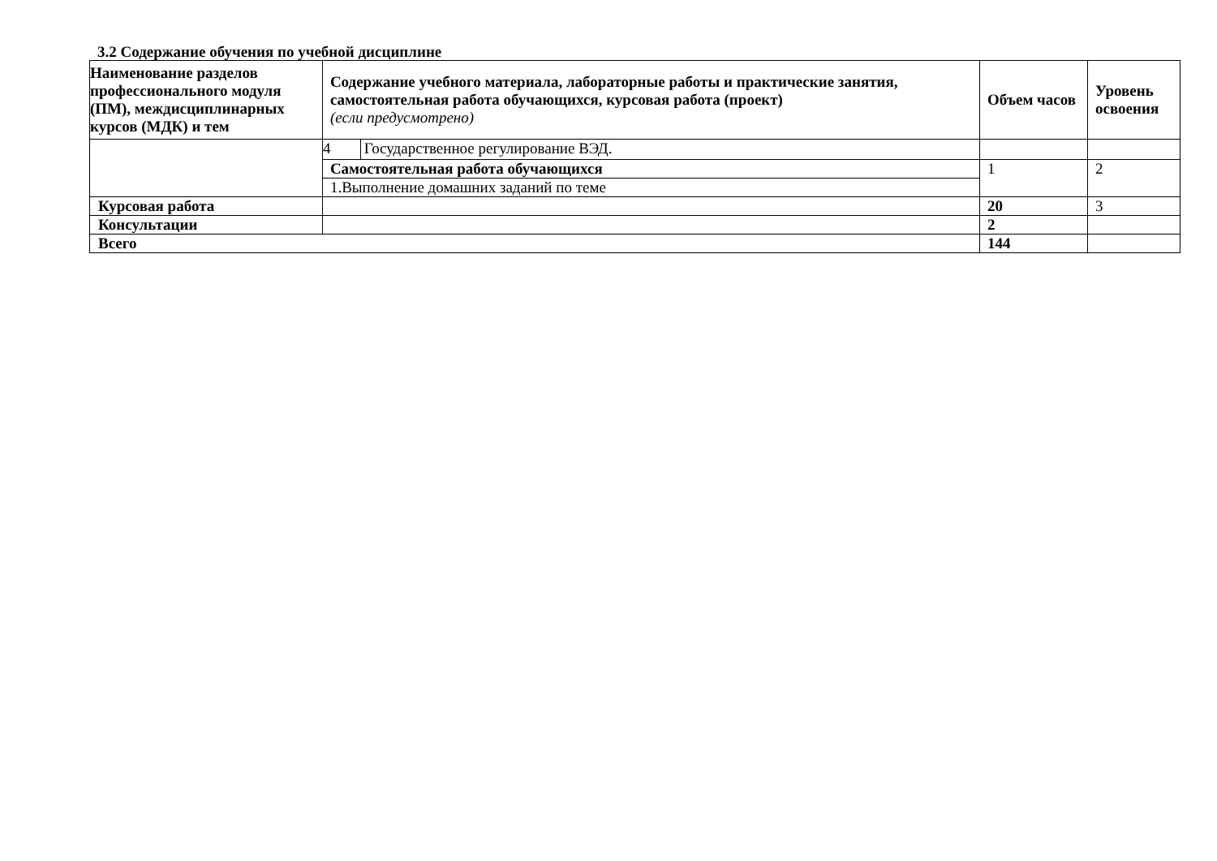3.2 Содержание обучения по учебной дисциплине
| Наименование разделов профессионального модуля (ПМ), междисциплинарных курсов (МДК) и тем | Содержание учебного материала, лабораторные работы и практические занятия, самостоятельная работа обучающихся, курсовая работа (проект) (если предусмотрено) | | Объем часов | Уровень освоения |
| --- | --- | --- | --- | --- |
| | 4 | Государственное регулирование ВЭД. | | |
| | Самостоятельная работа обучающихся | | 1 | 2 |
| | 1.Выполнение домашних заданий по теме | | | |
| Курсовая работа | | | 20 | 3 |
| Консультации | | | 2 | |
| Всего | | | 144 | |